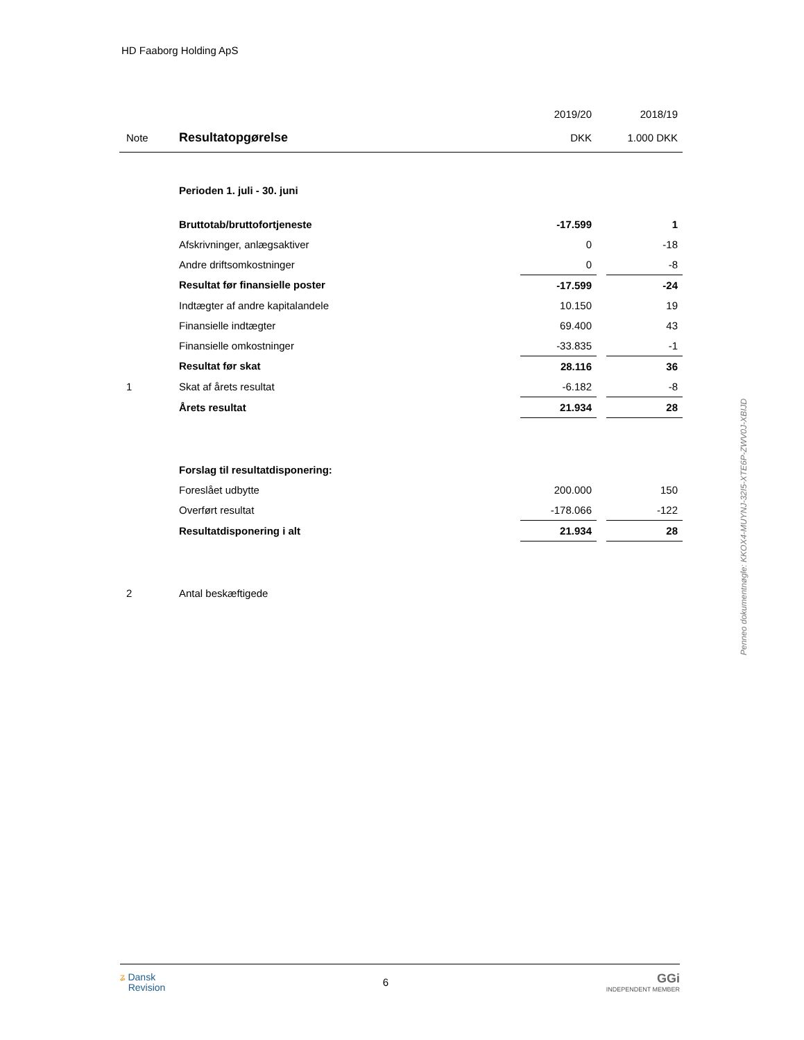HD Faaborg Holding ApS
| | | 2019/20 | | 2018/19 |
| Note | Resultatopgørelse | DKK | | 1.000 DKK |
| | Perioden 1. juli - 30. juni | | | |
| | Bruttotab/bruttofortjeneste | -17.599 | | 1 |
| | Afskrivninger, anlægsaktiver | 0 | | -18 |
| | Andre driftsomkostninger | 0 | | -8 |
| | Resultat før finansielle poster | -17.599 | | -24 |
| | Indtægter af andre kapitalandele | 10.150 | | 19 |
| | Finansielle indtægter | 69.400 | | 43 |
| | Finansielle omkostninger | -33.835 | | -1 |
| | Resultat før skat | 28.116 | | 36 |
| 1 | Skat af årets resultat | -6.182 | | -8 |
| | Årets resultat | 21.934 | | 28 |
| | Forslag til resultatdisponering: | | | |
| | Foreslået udbytte | 200.000 | | 150 |
| | Overført resultat | -178.066 | | -122 |
| | Resultatdisponering i alt | 21.934 | | 28 |
| 2 | Antal beskæftigede | | | |
Penneo dokumentnøgle: KKOX4-MUYNJ-32I5-XTE6P-ZWV0J-XBIJD
ʑ Dansk
Revision
6
GGi
INDEPENDENT MEMBER